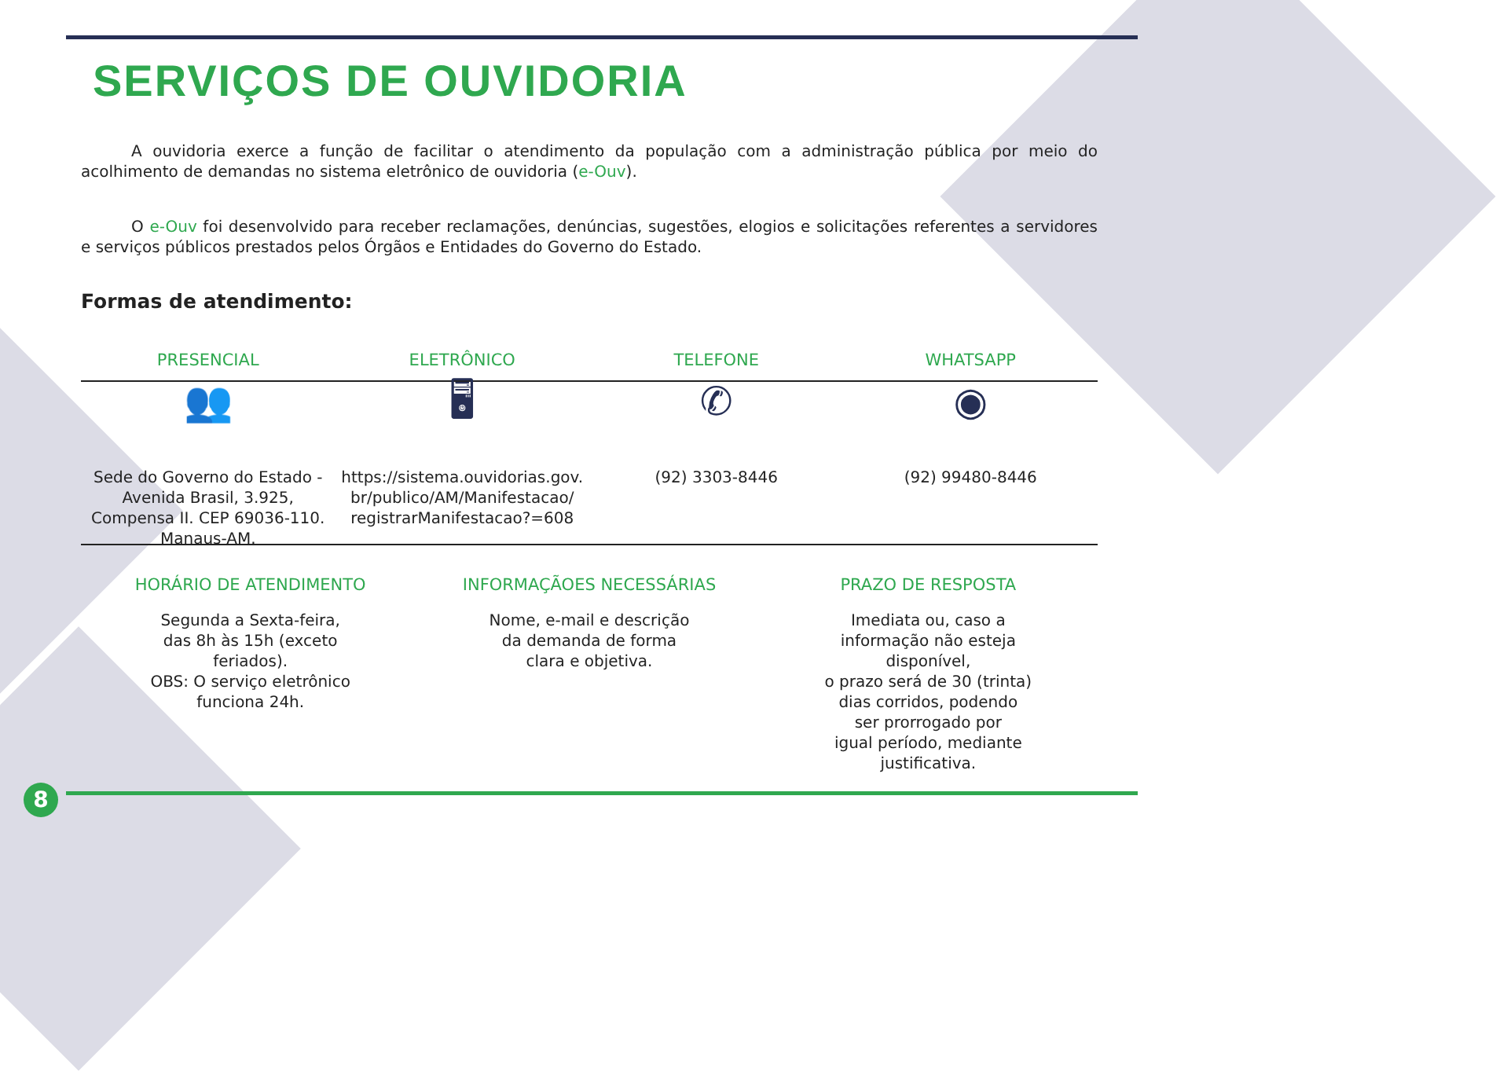SERVIÇOS DE OUVIDORIA
A ouvidoria exerce a função de facilitar o atendimento da população com a administração pública por meio do acolhimento de demandas no sistema eletrônico de ouvidoria (e-Ouv).
O e-Ouv foi desenvolvido para receber reclamações, denúncias, sugestões, elogios e solicitações referentes a servidores e serviços públicos prestados pelos Órgãos e Entidades do Governo do Estado.
Formas de atendimento:
PRESENCIAL ELETRÔNICO TELEFONE WHATSAPP
👥
Sede do Governo do Estado - Avenida Brasil, 3.925, Compensa II. CEP 69036-110. Manaus-AM.
🖥
https://sistema.ouvidorias.gov.
br/publico/AM/Manifestacao/
registrarManifestacao?=608
✆
(92) 3303-8446
◉
(92) 99480-8446
HORÁRIO DE ATENDIMENTO
Segunda a Sexta-feira,
das 8h às 15h (exceto
feriados).
OBS: O serviço eletrônico
funciona 24h.
INFORMAÇÃOES NECESSÁRIAS
Nome, e-mail e descrição
da demanda de forma
clara e objetiva.
PRAZO DE RESPOSTA
Imediata ou, caso a
informação não esteja
disponível,
o prazo será de 30 (trinta)
dias corridos, podendo
ser prorrogado por
igual período, mediante
justificativa.
8